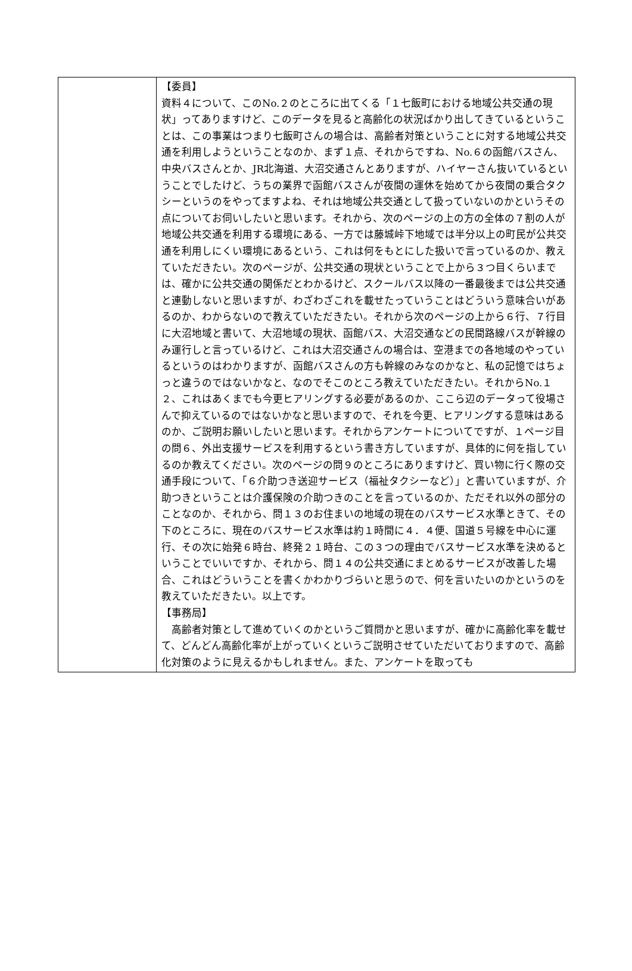| | 【委員】 資料４について、このNo.２のところに出てくる「１七飯町における地域公共交通の現状」ってありますけど、このデータを見ると高齢化の状況ばかり出してきているということは、この事業はつまり七飯町さんの場合は、高齢者対策ということに対する地域公共交通を利用しようということなのか、まず１点、それからですね、No.６の函館バスさん、中央バスさんとか、JR北海道、大沼交通さんとありますが、ハイヤーさん抜いているということでしたけど、うちの業界で函館バスさんが夜間の運休を始めてから夜間の乗合タクシーというのをやってますよね、それは地域公共交通として扱っていないのかというその点についてお伺いしたいと思います。それから、次のページの上の方の全体の７割の人が地域公共交通を利用する環境にある、一方では藤城峠下地域では半分以上の町民が公共交通を利用しにくい環境にあるという、これは何をもとにした扱いで言っているのか、教えていただきたい。次のページが、公共交通の現状ということで上から３つ目くらいまでは、確かに公共交通の関係だとわかるけど、スクールバス以降の一番最後までは公共交通と連動しないと思いますが、わざわざこれを載せたっていうことはどういう意味合いがあるのか、わからないので教えていただきたい。それから次のページの上から６行、７行目に大沼地域と書いて、大沼地域の現状、函館バス、大沼交通などの民間路線バスが幹線のみ運行しと言っているけど、これは大沼交通さんの場合は、空港までの各地域のやっているというのはわかりますが、函館バスさんの方も幹線のみなのかなと、私の記憶ではちょっと違うのではないかなと、なのでそこのところ教えていただきたい。それからNo.１２、これはあくまでも今更ヒアリングする必要があるのか、ここら辺のデータって役場さんで抑えているのではないかなと思いますので、それを今更、ヒアリングする意味はあるのか、ご説明お願いしたいと思います。それからアンケートについてですが、１ページ目の問６、外出支援サービスを利用するという書き方していますが、具体的に何を指しているのか教えてください。次のページの問９のところにありますけど、買い物に行く際の交通手段について、「６介助つき送迎サービス（福祉タクシーなど）」と書いていますが、介助つきということは介護保険の介助つきのことを言っているのか、ただそれ以外の部分のことなのか、それから、問１３のお住まいの地域の現在のバスサービス水準ときて、その下のところに、現在のバスサービス水準は約１時間に４．４便、国道５号線を中心に運行、その次に始発６時台、終発２１時台、この３つの理由でバスサービス水準を決めるということでいいですか、それから、問１４の公共交通にまとめるサービスが改善した場合、これはどういうことを書くかわかりづらいと思うので、何を言いたいのかというのを教えていただきたい。以上です。 【事務局】 高齢者対策として進めていくのかというご質問かと思いますが、確かに高齢化率を載せて、どんどん高齢化率が上がっていくというご説明させていただいておりますので、高齢化対策のように見えるかもしれません。また、アンケートを取っても |